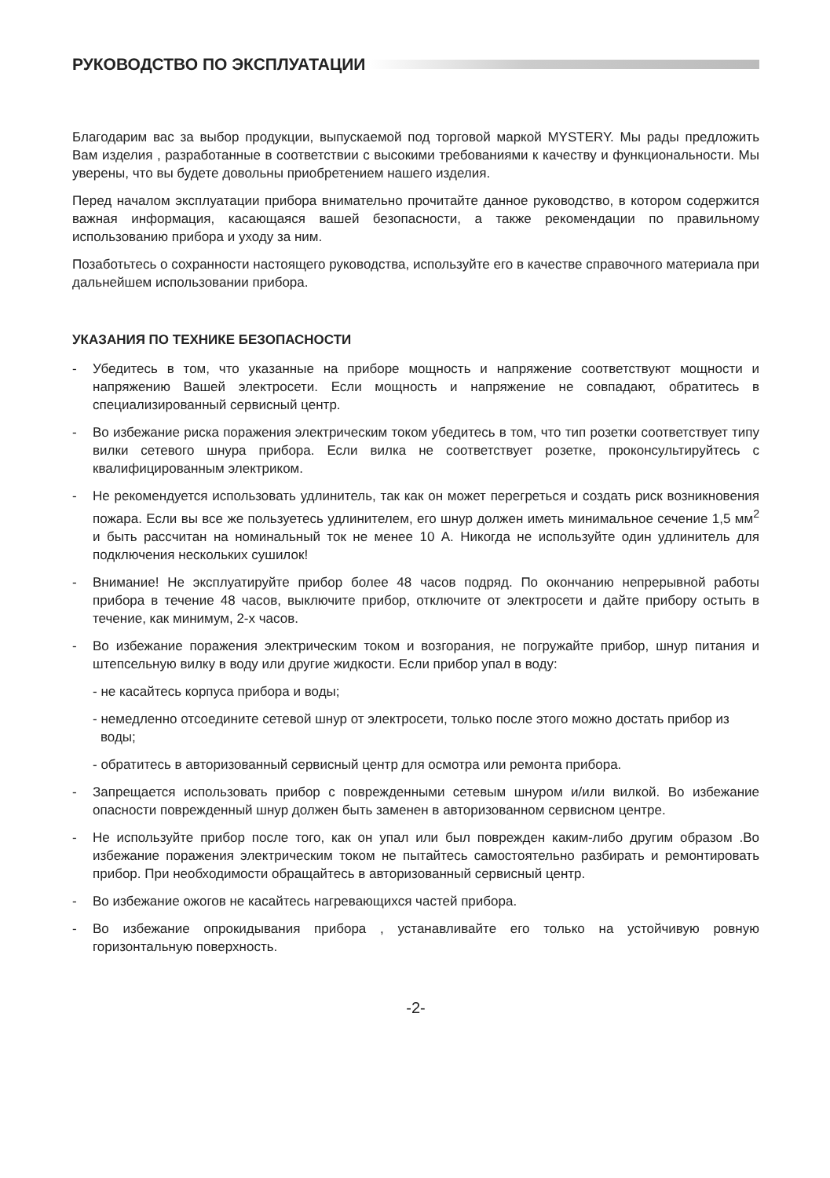РУКОВОДСТВО ПО ЭКСПЛУАТАЦИИ
Благодарим вас за выбор продукции, выпускаемой под торговой маркой MYSTERY. Мы рады предложить Вам изделия , разработанные в соответствии с высокими требованиями к качеству и функциональности. Мы уверены, что вы будете довольны приобретением нашего изделия.
Перед началом эксплуатации прибора внимательно прочитайте данное руководство, в котором содержится важная информация, касающаяся вашей безопасности, а также рекомендации по правильному использованию прибора и уходу за ним.
Позаботьтесь о сохранности настоящего руководства, используйте его в качестве справочного материала при дальнейшем использовании прибора.
УКАЗАНИЯ ПО ТЕХНИКЕ БЕЗОПАСНОСТИ
- Убедитесь в том, что указанные на приборе мощность и напряжение соответствуют мощности и напряжению Вашей электросети. Если мощность и напряжение не совпадают, обратитесь в специализированный сервисный центр.
- Во избежание риска поражения электрическим током убедитесь в том, что тип розетки соответствует типу вилки сетевого шнура прибора. Если вилка не соответствует розетке, проконсультируйтесь с квалифицированным электриком.
- Не рекомендуется использовать удлинитель, так как он может перегреться и создать риск возникновения пожара. Если вы все же пользуетесь удлинителем, его шнур должен иметь минимальное сечение 1,5 мм<sup>2</sup> и быть рассчитан на номинальный ток не менее 10 А. Никогда не используйте один удлинитель для подключения нескольких сушилок!
- Внимание! Не эксплуатируйте прибор более 48 часов подряд. По окончанию непрерывной работы прибора в течение 48 часов, выключите прибор, отключите от электросети и дайте прибору остыть в течение, как минимум, 2-х часов.
- Во избежание поражения электрическим током и возгорания, не погружайте прибор, шнур питания и штепсельную вилку в воду или другие жидкости. Если прибор упал в воду:
- не касайтесь корпуса прибора и воды;
- немедленно отсоедините сетевой шнур от электросети, только после этого можно достать прибор из воды;
- обратитесь в авторизованный сервисный центр для осмотра или ремонта прибора.
- Запрещается использовать прибор с поврежденными сетевым шнуром и/или вилкой. Во избежание опасности поврежденный шнур должен быть заменен в авторизованном сервисном центре.
- Не используйте прибор после того, как он упал или был поврежден каким-либо другим образом .Во избежание поражения электрическим током не пытайтесь самостоятельно разбирать и ремонтировать прибор. При необходимости обращайтесь в авторизованный сервисный центр.
- Во избежание ожогов не касайтесь нагревающихся частей прибора.
- Во избежание опрокидывания прибора , устанавливайте его только на устойчивую ровную горизонтальную поверхность.
-2-